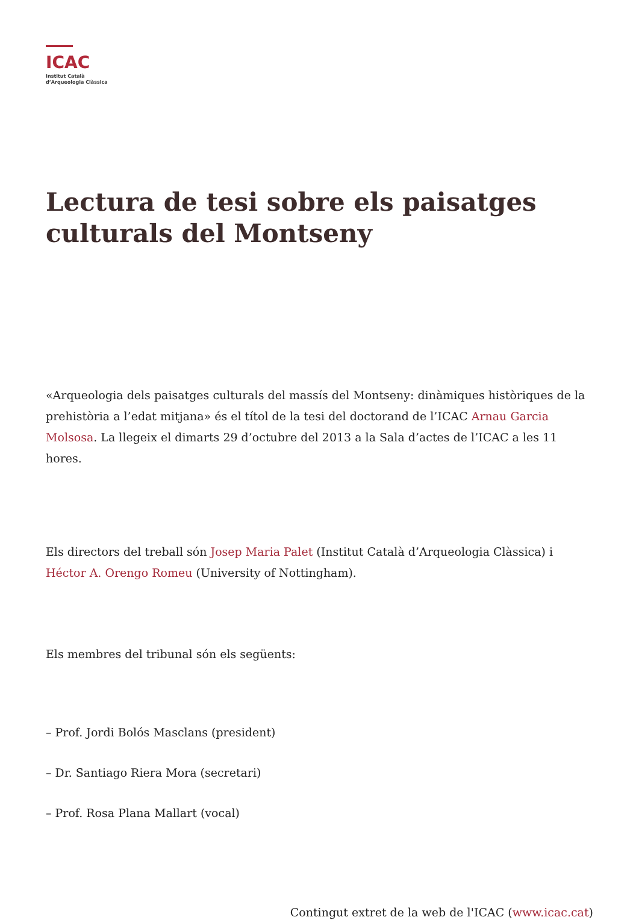ICAC
Institut Català
d’Arqueologia Clàssica
Lectura de tesi sobre els paisatges culturals del Montseny
«Arqueologia dels paisatges culturals del massís del Montseny: dinàmiques històriques de la prehistòria a l’edat mitjana» és el títol de la tesi del doctorand de l’ICAC Arnau Garcia Molsosa. La llegeix el dimarts 29 d’octubre del 2013 a la Sala d’actes de l’ICAC a les 11 hores.
Els directors del treball són Josep Maria Palet (Institut Català d’Arqueologia Clàssica) i Héctor A. Orengo Romeu (University of Nottingham).
Els membres del tribunal són els següents:
– Prof. Jordi Bolós Masclans (president)
– Dr. Santiago Riera Mora (secretari)
– Prof. Rosa Plana Mallart (vocal)
Contingut extret de la web de l'ICAC (www.icac.cat)